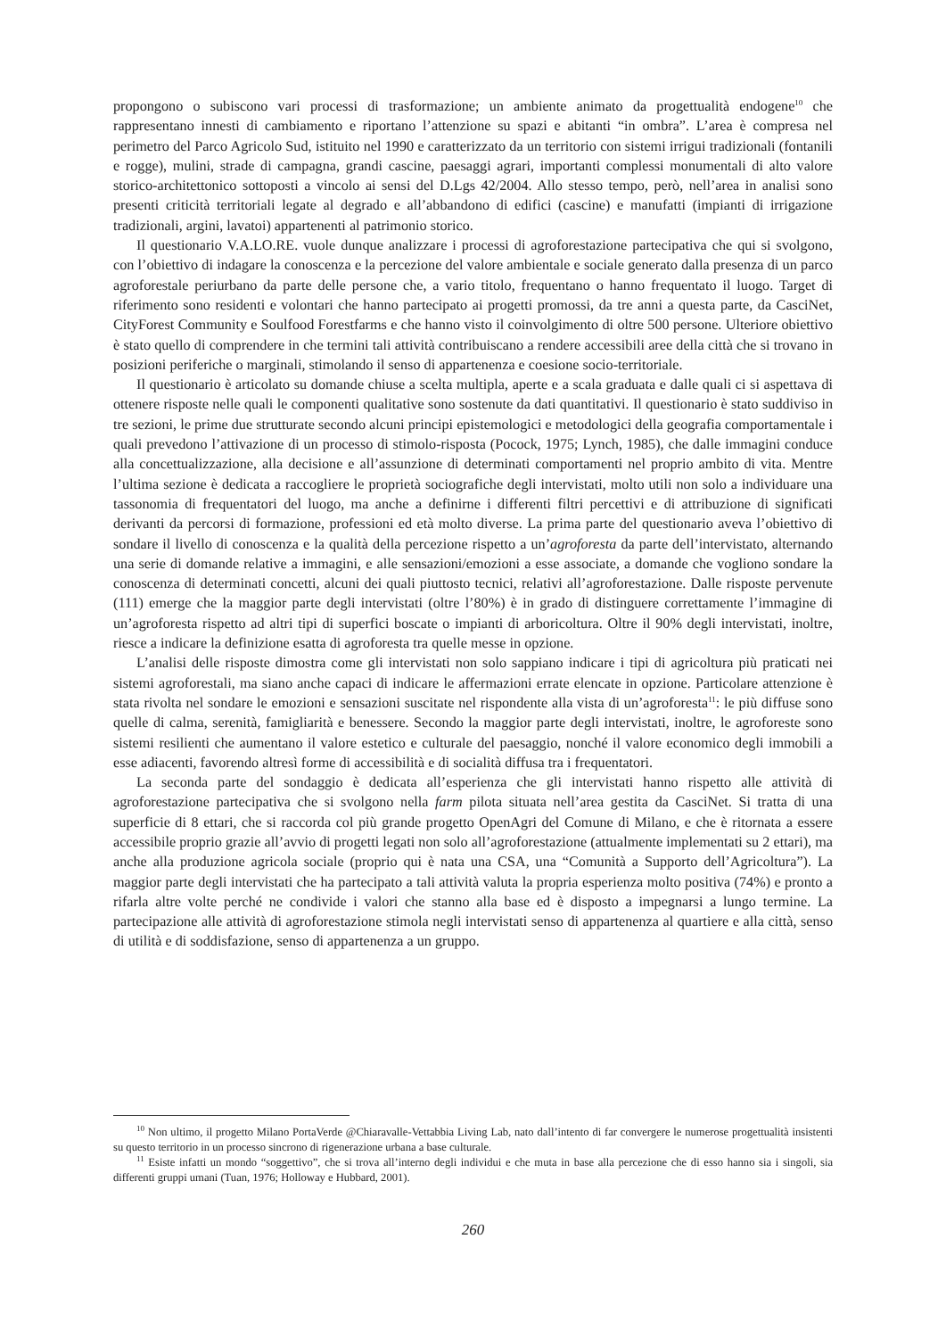propongono o subiscono vari processi di trasformazione; un ambiente animato da progettualità endogene<sup>10</sup> che rappresentano innesti di cambiamento e riportano l’attenzione su spazi e abitanti “in ombra”. L’area è compresa nel perimetro del Parco Agricolo Sud, istituito nel 1990 e caratterizzato da un territorio con sistemi irrigui tradizionali (fontanili e rogge), mulini, strade di campagna, grandi cascine, paesaggi agrari, importanti complessi monumentali di alto valore storico-architettonico sottoposti a vincolo ai sensi del D.Lgs 42/2004. Allo stesso tempo, però, nell’area in analisi sono presenti criticità territoriali legate al degrado e all’abbandono di edifici (cascine) e manufatti (impianti di irrigazione tradizionali, argini, lavatoi) appartenenti al patrimonio storico.
Il questionario V.A.LO.RE. vuole dunque analizzare i processi di agroforestazione partecipativa che qui si svolgono, con l’obiettivo di indagare la conoscenza e la percezione del valore ambientale e sociale generato dalla presenza di un parco agroforestale periurbano da parte delle persone che, a vario titolo, frequentano o hanno frequentato il luogo. Target di riferimento sono residenti e volontari che hanno partecipato ai progetti promossi, da tre anni a questa parte, da CasciNet, CityForest Community e Soulfood Forestfarms e che hanno visto il coinvolgimento di oltre 500 persone. Ulteriore obiettivo è stato quello di comprendere in che termini tali attività contribuiscano a rendere accessibili aree della città che si trovano in posizioni periferiche o marginali, stimolando il senso di appartenenza e coesione socio-territoriale.
Il questionario è articolato su domande chiuse a scelta multipla, aperte e a scala graduata e dalle quali ci si aspettava di ottenere risposte nelle quali le componenti qualitative sono sostenute da dati quantitativi. Il questionario è stato suddiviso in tre sezioni, le prime due strutturate secondo alcuni principi epistemologici e metodologici della geografia comportamentale i quali prevedono l’attivazione di un processo di stimolo-risposta (Pocock, 1975; Lynch, 1985), che dalle immagini conduce alla concettualizzazione, alla decisione e all’assunzione di determinati comportamenti nel proprio ambito di vita. Mentre l’ultima sezione è dedicata a raccogliere le proprietà sociografiche degli intervistati, molto utili non solo a individuare una tassonomia di frequentatori del luogo, ma anche a definirne i differenti filtri percettivi e di attribuzione di significati derivanti da percorsi di formazione, professioni ed età molto diverse. La prima parte del questionario aveva l’obiettivo di sondare il livello di conoscenza e la qualità della percezione rispetto a un’agroforesta da parte dell’intervistato, alternando una serie di domande relative a immagini, e alle sensazioni/emozioni a esse associate, a domande che vogliono sondare la conoscenza di determinati concetti, alcuni dei quali piuttosto tecnici, relativi all’agroforestazione. Dalle risposte pervenute (111) emerge che la maggior parte degli intervistati (oltre l’80%) è in grado di distinguere correttamente l’immagine di un’agroforesta rispetto ad altri tipi di superfici boscate o impianti di arboricoltura. Oltre il 90% degli intervistati, inoltre, riesce a indicare la definizione esatta di agroforesta tra quelle messe in opzione.
L’analisi delle risposte dimostra come gli intervistati non solo sappiano indicare i tipi di agricoltura più praticati nei sistemi agroforestali, ma siano anche capaci di indicare le affermazioni errate elencate in opzione. Particolare attenzione è stata rivolta nel sondare le emozioni e sensazioni suscitate nel rispondente alla vista di un’agroforesta<sup>11</sup>: le più diffuse sono quelle di calma, serenità, famigliarità e benessere. Secondo la maggior parte degli intervistati, inoltre, le agroforeste sono sistemi resilienti che aumentano il valore estetico e culturale del paesaggio, nonché il valore economico degli immobili a esse adiacenti, favorendo altresì forme di accessibilità e di socialità diffusa tra i frequentatori.
La seconda parte del sondaggio è dedicata all’esperienza che gli intervistati hanno rispetto alle attività di agroforestazione partecipativa che si svolgono nella farm pilota situata nell’area gestita da CasciNet. Si tratta di una superficie di 8 ettari, che si raccorda col più grande progetto OpenAgri del Comune di Milano, e che è ritornata a essere accessibile proprio grazie all’avvio di progetti legati non solo all’agroforestazione (attualmente implementati su 2 ettari), ma anche alla produzione agricola sociale (proprio qui è nata una CSA, una “Comunità a Supporto dell’Agricoltura”). La maggior parte degli intervistati che ha partecipato a tali attività valuta la propria esperienza molto positiva (74%) e pronto a rifarla altre volte perché ne condivide i valori che stanno alla base ed è disposto a impegnarsi a lungo termine. La partecipazione alle attività di agroforestazione stimola negli intervistati senso di appartenenza al quartiere e alla città, senso di utilità e di soddisfazione, senso di appartenenza a un gruppo.
<sup>10</sup> Non ultimo, il progetto Milano PortaVerde @Chiaravalle-Vettabbia Living Lab, nato dall’intento di far convergere le numerose progettualità insistenti su questo territorio in un processo sincrono di rigenerazione urbana a base culturale.
<sup>11</sup> Esiste infatti un mondo “soggettivo”, che si trova all’interno degli individui e che muta in base alla percezione che di esso hanno sia i singoli, sia differenti gruppi umani (Tuan, 1976; Holloway e Hubbard, 2001).
260